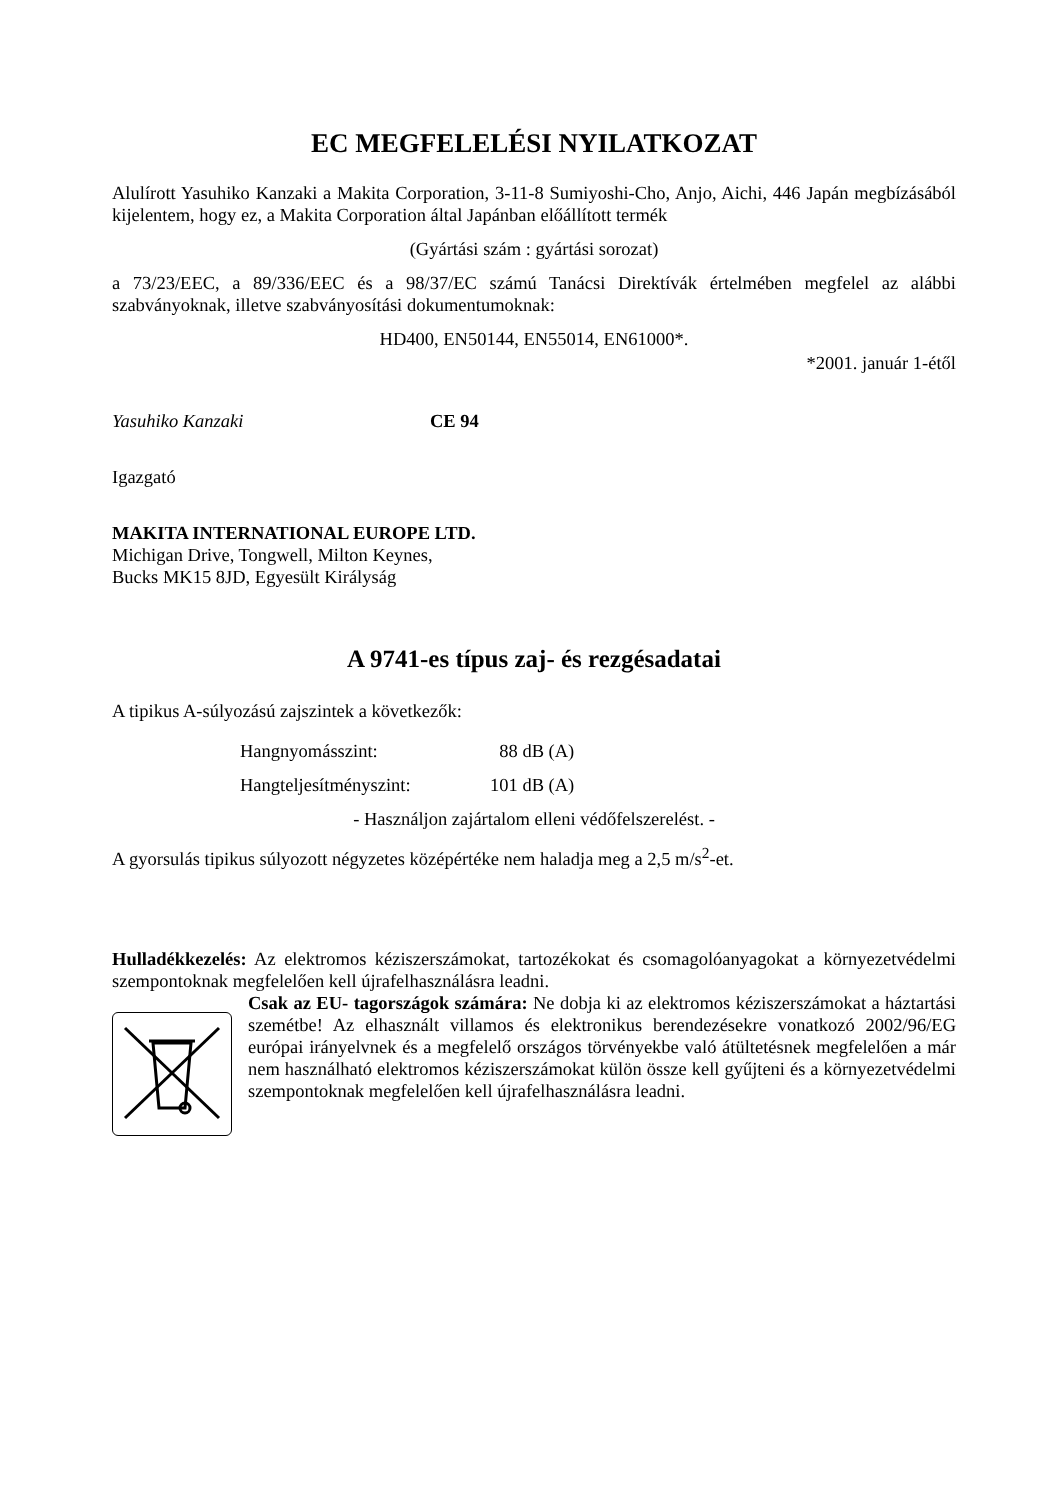EC MEGFELELÉSI NYILATKOZAT
Alulírott Yasuhiko Kanzaki a Makita Corporation, 3-11-8 Sumiyoshi-Cho, Anjo, Aichi, 446 Japán megbízásából kijelentem, hogy ez, a Makita Corporation által Japánban előállított termék
(Gyártási szám : gyártási sorozat)
a 73/23/EEC, a 89/336/EEC és a 98/37/EC számú Tanácsi Direktívák értelmében megfelel az alábbi szabványoknak, illetve szabványosítási dokumentumoknak:
HD400, EN50144, EN55014, EN61000*.
*2001. január 1-étől
Yasuhiko Kanzaki CE 94
Igazgató
MAKITA INTERNATIONAL EUROPE LTD.
Michigan Drive, Tongwell, Milton Keynes,
Bucks MK15 8JD, Egyesült Királyság
A 9741-es típus zaj- és rezgésadatai
A tipikus A-súlyozású zajszintek a következők:
Hangnyomásszint: 88 dB (A)
Hangteljesítményszint: 101 dB (A)
- Használjon zajártalom elleni védőfelszerelést. -
A gyorsulás tipikus súlyozott négyzetes középértéke nem haladja meg a 2,5 m/s<sup>2</sup>-et.
Hulladékkezelés: Az elektromos kéziszerszámokat, tartozékokat és csomagolóanyagokat a környezetvédelmi szempontoknak megfelelően kell újrafelhasználásra leadni.
Csak az EU- tagországok számára: Ne dobja ki az elektromos kéziszerszámokat a háztartási szemétbe! Az elhasznált villamos és elektronikus berendezésekre vonatkozó 2002/96/EG európai irányelvnek és a megfelelő országos törvényekbe való átültetésnek megfelelően a már nem használható elektromos kéziszerszámokat külön össze kell gyűjteni és a környezetvédelmi szempontoknak megfelelően kell újrafelhasználásra leadni.